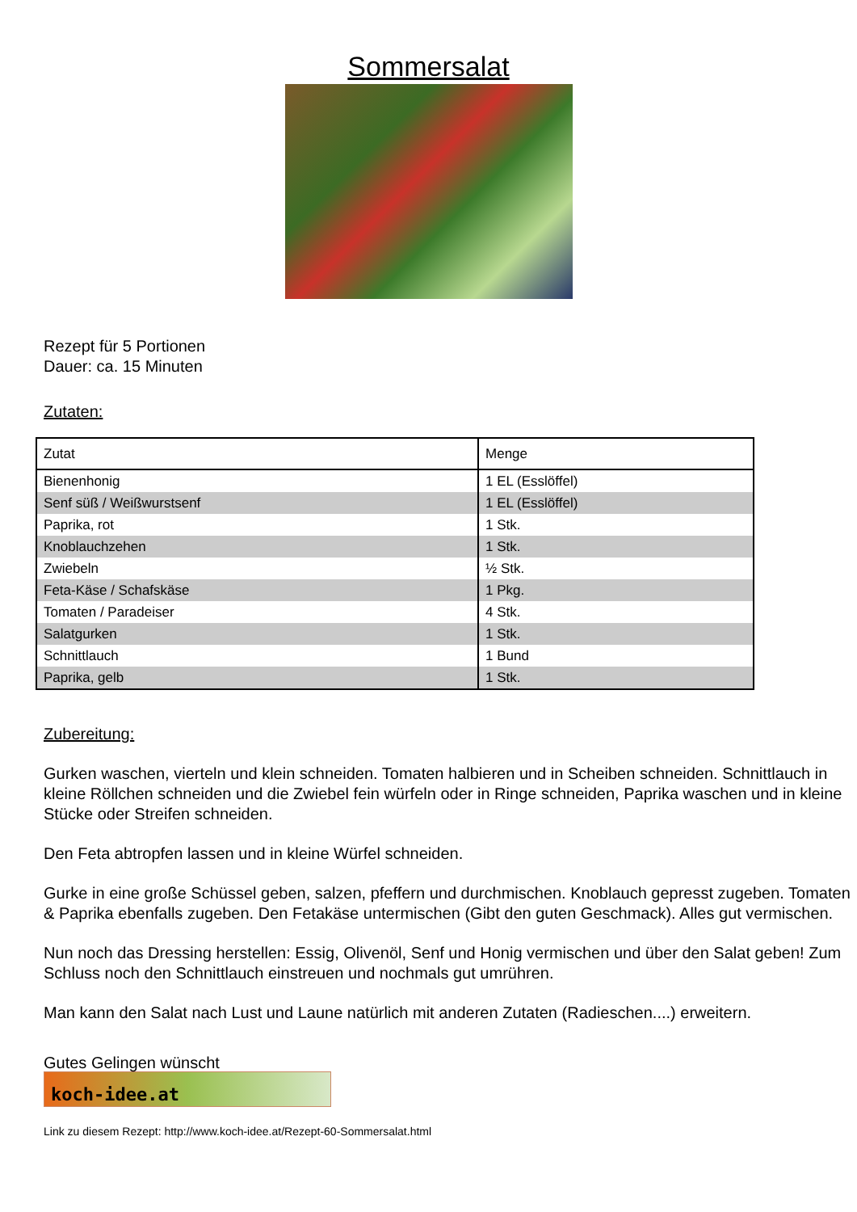Sommersalat
Rezept für 5 Portionen
Dauer: ca. 15 Minuten
Zutaten:
| Zutat | Menge |
| --- | --- |
| Bienenhonig | 1 EL (Esslöffel) |
| Senf süß / Weißwurstsenf | 1 EL (Esslöffel) |
| Paprika, rot | 1 Stk. |
| Knoblauchzehen | 1 Stk. |
| Zwiebeln | ½ Stk. |
| Feta-Käse / Schafskäse | 1 Pkg. |
| Tomaten / Paradeiser | 4 Stk. |
| Salatgurken | 1 Stk. |
| Schnittlauch | 1 Bund |
| Paprika, gelb | 1 Stk. |
Zubereitung:
Gurken waschen, vierteln und klein schneiden. Tomaten halbieren und in Scheiben schneiden. Schnittlauch in kleine Röllchen schneiden und die Zwiebel fein würfeln oder in Ringe schneiden, Paprika waschen und in kleine Stücke oder Streifen schneiden.
Den Feta abtropfen lassen und in kleine Würfel schneiden.
Gurke in eine große Schüssel geben, salzen, pfeffern und durchmischen. Knoblauch gepresst zugeben. Tomaten & Paprika ebenfalls zugeben. Den Fetakäse untermischen (Gibt den guten Geschmack). Alles gut vermischen.
Nun noch das Dressing herstellen: Essig, Olivenöl, Senf und Honig vermischen und über den Salat geben! Zum Schluss noch den Schnittlauch einstreuen und nochmals gut umrühren.
Man kann den Salat nach Lust und Laune natürlich mit anderen Zutaten (Radieschen....) erweitern.
Gutes Gelingen wünscht
koch-idee.at
Link zu diesem Rezept: http://www.koch-idee.at/Rezept-60-Sommersalat.html